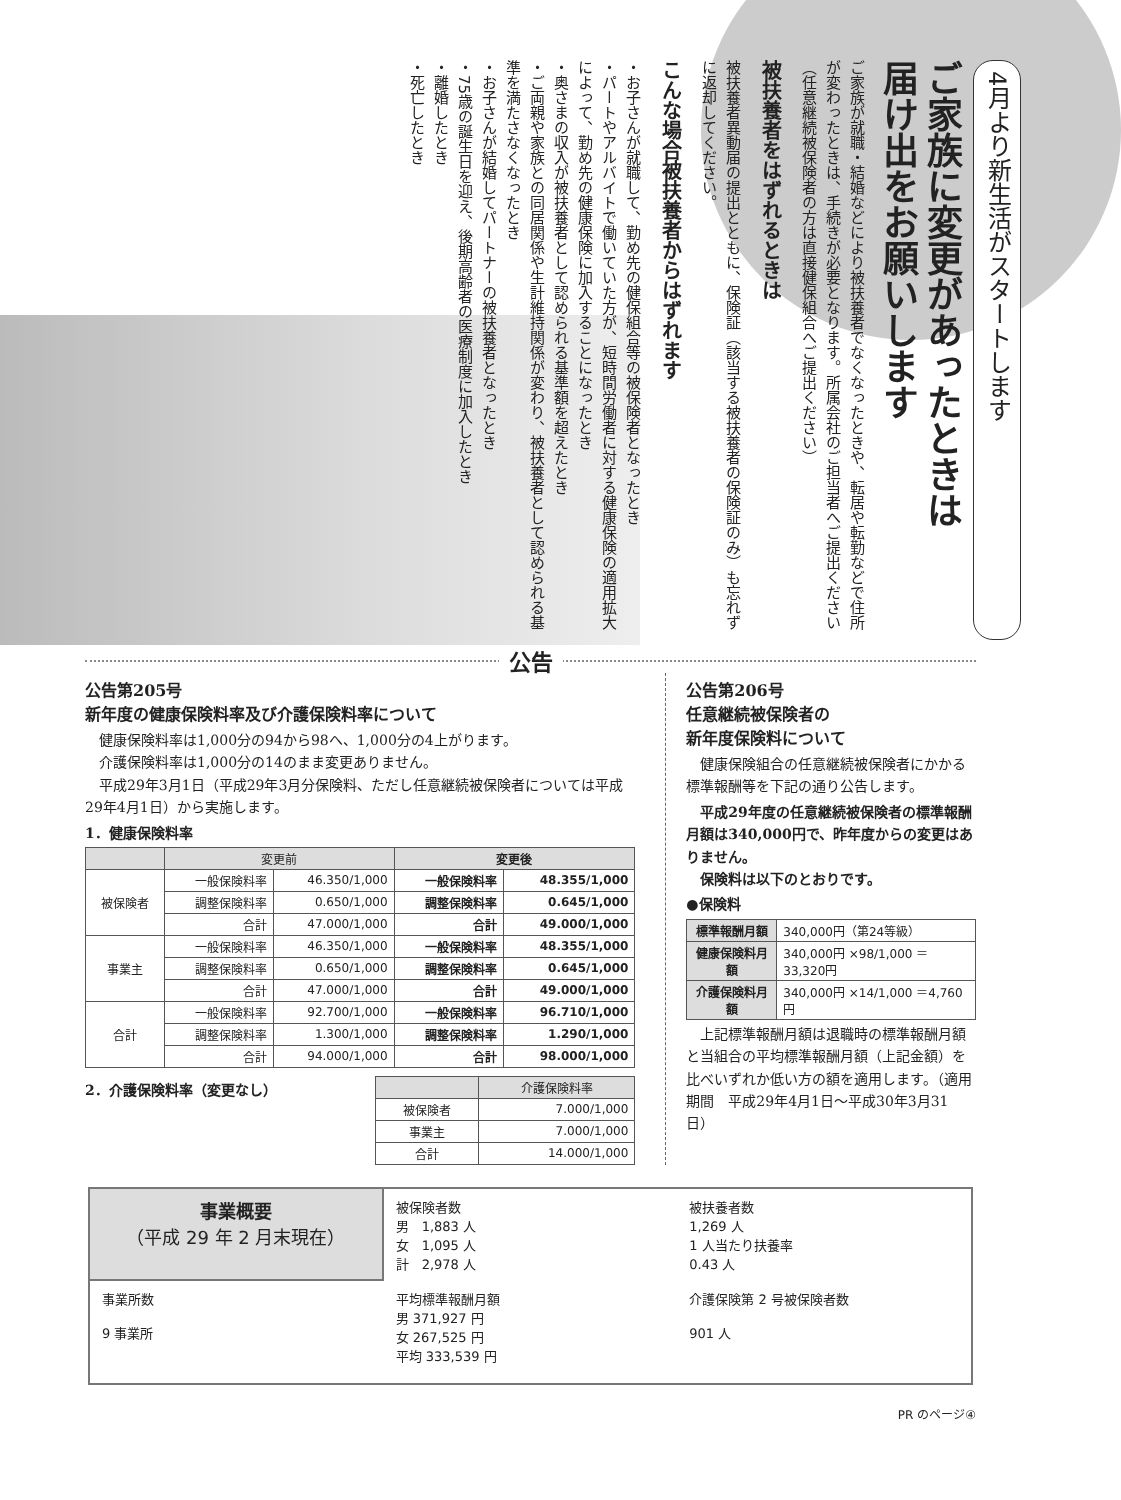4月より新生活がスタートします
ご家族に変更があったときは
届け出をお願いします
ご家族が就職・結婚などにより被扶養者でなくなったときや、転居や転勤などで住所が変わったときは、手続きが必要となります。所属会社のご担当者へご提出ください（任意継続被保険者の方は直接健保組合へご提出ください）
被扶養者をはずれるときは
被扶養者異動届の提出とともに、保険証（該当する被扶養者の保険証のみ）も忘れずに返却してください。
こんな場合被扶養者からはずれます
・お子さんが就職して、勤め先の健保組合等の被保険者となったとき
・パートやアルバイトで働いていた方が、短時間労働者に対する健康保険の適用拡大によって、勤め先の健康保険に加入することになったとき
・奥さまの収入が被扶養者として認められる基準額を超えたとき
・ご両親や家族との同居関係や生計維持関係が変わり、被扶養者として認められる基準を満たさなくなったとき
・お子さんが結婚してパートナーの被扶養者となったとき
・75歳の誕生日を迎え、後期高齢者の医療制度に加入したとき
・離婚したとき
・死亡したとき
公告
公告第205号
新年度の健康保険料率及び介護保険料率について
　健康保険料率は1,000分の94から98へ、1,000分の4上がります。
　介護保険料率は1,000分の14のまま変更ありません。
　平成29年3月1日（平成29年3月分保険料、ただし任意継続被保険者については平成29年4月1日）から実施します。
1．健康保険料率
| | 変更前 | | 変更後 | |
| --- | --- | --- | --- | --- |
| 被保険者 | 一般保険料率 | 46.350/1,000 | 一般保険料率 | 48.355/1,000 |
| | 調整保険料率 | 0.650/1,000 | 調整保険料率 | 0.645/1,000 |
| | 合計 | 47.000/1,000 | 合計 | 49.000/1,000 |
| 事業主 | 一般保険料率 | 46.350/1,000 | 一般保険料率 | 48.355/1,000 |
| | 調整保険料率 | 0.650/1,000 | 調整保険料率 | 0.645/1,000 |
| | 合計 | 47.000/1,000 | 合計 | 49.000/1,000 |
| 合計 | 一般保険料率 | 92.700/1,000 | 一般保険料率 | 96.710/1,000 |
| | 調整保険料率 | 1.300/1,000 | 調整保険料率 | 1.290/1,000 |
| | 合計 | 94.000/1,000 | 合計 | 98.000/1,000 |
2．介護保険料率（変更なし）
| | 介護保険料率 |
| --- | --- |
| 被保険者 | 7.000/1,000 |
| 事業主 | 7.000/1,000 |
| 合計 | 14.000/1,000 |
公告第206号
任意継続被保険者の
新年度保険料について
　健康保険組合の任意継続被保険者にかかる標準報酬等を下記の通り公告します。
　平成29年度の任意継続被保険者の標準報酬月額は340,000円で、昨年度からの変更はありません。
　保険料は以下のとおりです。
●保険料
| 標準報酬月額 | 340,000円（第24等級） |
| 健康保険料月額 | 340,000円 ×98/1,000 ＝33,320円 |
| 介護保険料月額 | 340,000円 ×14/1,000 ＝4,760円 |
　上記標準報酬月額は退職時の標準報酬月額と当組合の平均標準報酬月額（上記金額）を比べいずれか低い方の額を適用します。（適用期間　平成29年4月1日〜平成30年3月31日）
事業概要
（平成 29 年 2 月末現在）
被保険者数
男　1,883 人
女　1,095 人
計　2,978 人
被扶養者数
1,269 人
1 人当たり扶養率
0.43 人
事業所数
9 事業所
平均標準報酬月額
男 371,927 円
女 267,525 円
平均 333,539 円
介護保険第 2 号被保険者数
901 人
PR のページ④